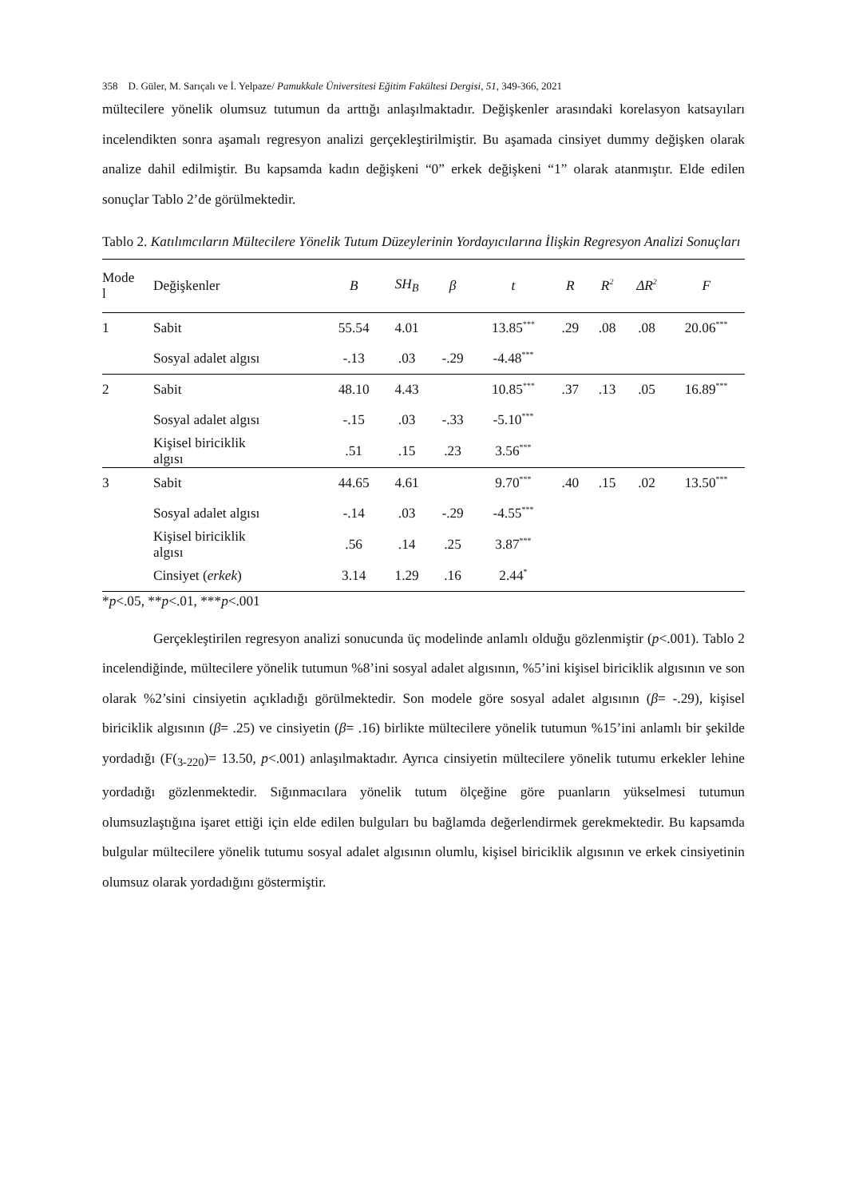358 D. Güler, M. Sarıçalı ve İ. Yelpaze/ Pamukkale Üniversitesi Eğitim Fakültesi Dergisi, 51, 349-366, 2021
mültecilere yönelik olumsuz tutumun da arttığı anlaşılmaktadır. Değişkenler arasındaki korelasyon katsayıları incelendikten sonra aşamalı regresyon analizi gerçekleştirilmiştir. Bu aşamada cinsiyet dummy değişken olarak analize dahil edilmiştir. Bu kapsamda kadın değişkeni “0” erkek değişkeni “1” olarak atanmıştır. Elde edilen sonuçlar Tablo 2’de görülmektedir.
Tablo 2. Katılımcıların Mültecilere Yönelik Tutum Düzeylerinin Yordayıcılarına İlişkin Regresyon Analizi Sonuçları
| Mode l | Değişkenler | B | SH<sub>B</sub> | β | t | R | R<sup>2</sup> | ΔR<sup>2</sup> | F |
| --- | --- | --- | --- | --- | --- | --- | --- | --- | --- |
| 1 | Sabit | 55.54 | 4.01 | | 13.85<sup>***</sup> | .29 | .08 | .08 | 20.06<sup>***</sup> |
| | Sosyal adalet algısı | -.13 | .03 | -.29 | -4.48<sup>***</sup> | | | | |
| 2 | Sabit | 48.10 | 4.43 | | 10.85<sup>***</sup> | .37 | .13 | .05 | 16.89<sup>***</sup> |
| | Sosyal adalet algısı | -.15 | .03 | -.33 | -5.10<sup>***</sup> | | | | |
| | Kişisel biriciklik algısı | .51 | .15 | .23 | 3.56<sup>***</sup> | | | | |
| 3 | Sabit | 44.65 | 4.61 | | 9.70<sup>***</sup> | .40 | .15 | .02 | 13.50<sup>***</sup> |
| | Sosyal adalet algısı | -.14 | .03 | -.29 | -4.55<sup>***</sup> | | | | |
| | Kişisel biriciklik algısı | .56 | .14 | .25 | 3.87<sup>***</sup> | | | | |
| | Cinsiyet ( erkek ) | 3.14 | 1.29 | .16 | 2.44<sup>*</sup> | | | | |
*p<.05, **p<.01, ***p<.001
Gerçekleştirilen regresyon analizi sonucunda üç modelinde anlamlı olduğu gözlenmiştir (p<.001). Tablo 2 incelendiğinde, mültecilere yönelik tutumun %8’ini sosyal adalet algısının, %5’ini kişisel biriciklik algısının ve son olarak %2’sini cinsiyetin açıkladığı görülmektedir. Son modele göre sosyal adalet algısının (β= -.29), kişisel biriciklik algısının (β= .25) ve cinsiyetin (β= .16) birlikte mültecilere yönelik tutumun %15’ini anlamlı bir şekilde yordadığı (F(<sub>3-220</sub>)= 13.50, p<.001) anlaşılmaktadır. Ayrıca cinsiyetin mültecilere yönelik tutumu erkekler lehine yordadığı gözlenmektedir. Sığınmacılara yönelik tutum ölçeğine göre puanların yükselmesi tutumun olumsuzlaştığına işaret ettiği için elde edilen bulguları bu bağlamda değerlendirmek gerekmektedir. Bu kapsamda bulgular mültecilere yönelik tutumu sosyal adalet algısının olumlu, kişisel biriciklik algısının ve erkek cinsiyetinin olumsuz olarak yordadığını göstermiştir.